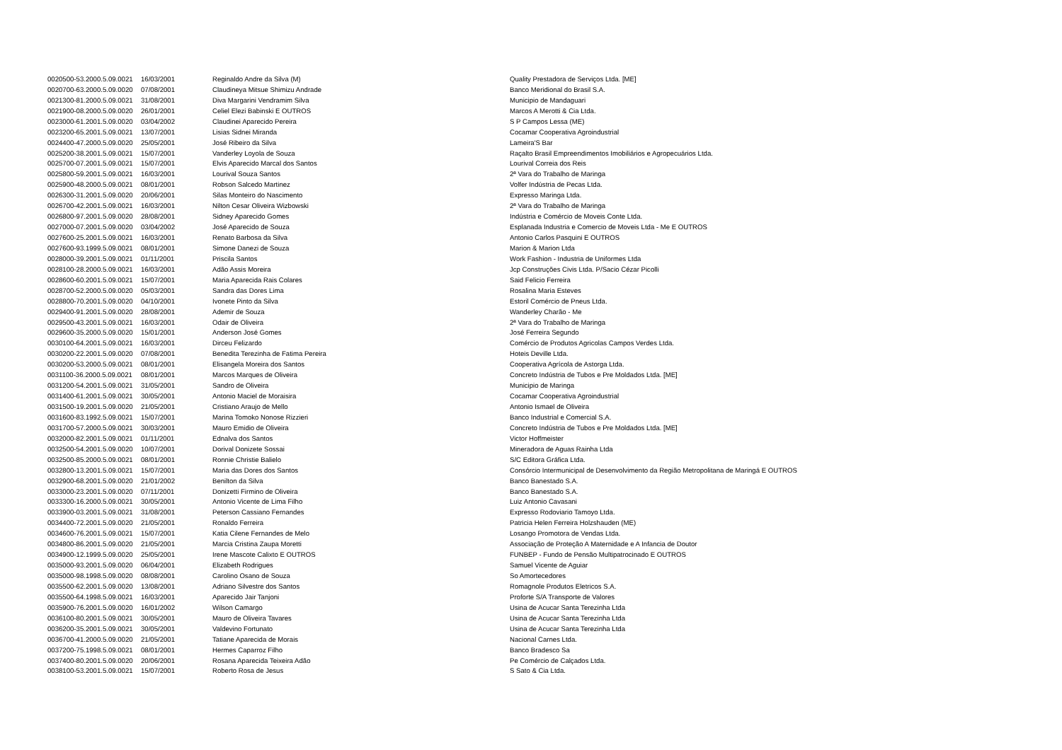| 0020500-53.2000.5.09.0021 | 16/03/2001 | Reginaldo Andre da Silva (M) | Quality Prestadora de Serviços Ltda. [ME] |
| 0020700-63.2000.5.09.0020 | 07/08/2001 | Claudineya Mitsue Shimizu Andrade | Banco Meridional do Brasil S.A. |
| 0021300-81.2000.5.09.0021 | 31/08/2001 | Diva Margarini Vendramim Silva | Municipio de Mandaguari |
| 0021900-08.2000.5.09.0020 | 26/01/2001 | Celiel Elezi Babinski E OUTROS | Marcos A Merotti & Cia Ltda. |
| 0023000-61.2001.5.09.0020 | 03/04/2002 | Claudinei Aparecido Pereira | S P Campos Lessa (ME) |
| 0023200-65.2001.5.09.0021 | 13/07/2001 | Lisias Sidnei Miranda | Cocamar Cooperativa Agroindustrial |
| 0024400-47.2000.5.09.0020 | 25/05/2001 | José Ribeiro da Silva | Lameira'S Bar |
| 0025200-38.2001.5.09.0021 | 15/07/2001 | Vanderley Loyola de Souza | Raçalto Brasil Empreendimentos Imobiliários e Agropecuários Ltda. |
| 0025700-07.2001.5.09.0021 | 15/07/2001 | Elvis Aparecido Marcal dos Santos | Lourival Correia dos Reis |
| 0025800-59.2001.5.09.0021 | 16/03/2001 | Lourival Souza Santos | 2ª Vara do Trabalho de Maringa |
| 0025900-48.2000.5.09.0021 | 08/01/2001 | Robson Salcedo Martinez | Volfer Indústria de Pecas Ltda. |
| 0026300-31.2001.5.09.0020 | 20/06/2001 | Silas Monteiro do Nascimento | Expresso Maringa Ltda. |
| 0026700-42.2001.5.09.0021 | 16/03/2001 | Nilton Cesar Oliveira Wizbowski | 2ª Vara do Trabalho de Maringa |
| 0026800-97.2001.5.09.0020 | 28/08/2001 | Sidney Aparecido Gomes | Indústria e Comércio de Moveis Conte Ltda. |
| 0027000-07.2001.5.09.0020 | 03/04/2002 | José Aparecido de Souza | Esplanada Industria e Comercio de Moveis Ltda - Me E OUTROS |
| 0027600-25.2001.5.09.0021 | 16/03/2001 | Renato Barbosa da Silva | Antonio Carlos Pasquini E OUTROS |
| 0027600-93.1999.5.09.0021 | 08/01/2001 | Simone Danezi de Souza | Marion & Marion Ltda |
| 0028000-39.2001.5.09.0021 | 01/11/2001 | Priscila Santos | Work Fashion - Industria de Uniformes Ltda |
| 0028100-28.2000.5.09.0021 | 16/03/2001 | Adão Assis Moreira | Jcp Construções Civis Ltda. P/Sacio Cézar Picolli |
| 0028600-60.2001.5.09.0021 | 15/07/2001 | Maria Aparecida Rais Colares | Said Felicio Ferreira |
| 0028700-52.2000.5.09.0020 | 05/03/2001 | Sandra das Dores Lima | Rosalina Maria Esteves |
| 0028800-70.2001.5.09.0020 | 04/10/2001 | Ivonete Pinto da Silva | Estoril Comércio de Pneus Ltda. |
| 0029400-91.2001.5.09.0020 | 28/08/2001 | Ademir de Souza | Wanderley Charão - Me |
| 0029500-43.2001.5.09.0021 | 16/03/2001 | Odair de Oliveira | 2ª Vara do Trabalho de Maringa |
| 0029600-35.2000.5.09.0020 | 15/01/2001 | Anderson José Gomes | José Ferreira Segundo |
| 0030100-64.2001.5.09.0021 | 16/03/2001 | Dirceu Felizardo | Comércio de Produtos Agricolas Campos Verdes Ltda. |
| 0030200-22.2001.5.09.0020 | 07/08/2001 | Benedita Terezinha de Fatima Pereira | Hoteis Deville Ltda. |
| 0030200-53.2000.5.09.0021 | 08/01/2001 | Elisangela Moreira dos Santos | Cooperativa Agrícola de Astorga Ltda. |
| 0031100-36.2000.5.09.0021 | 08/01/2001 | Marcos Marques de Oliveira | Concreto Indústria de Tubos e Pre Moldados Ltda. [ME] |
| 0031200-54.2001.5.09.0021 | 31/05/2001 | Sandro de Oliveira | Municipio de Maringa |
| 0031400-61.2001.5.09.0021 | 30/05/2001 | Antonio Maciel de Moraisira | Cocamar Cooperativa Agroindustrial |
| 0031500-19.2001.5.09.0020 | 21/05/2001 | Cristiano Araujo de Mello | Antonio Ismael de Oliveira |
| 0031600-83.1992.5.09.0021 | 15/07/2001 | Marina Tomoko Nonose Rizzieri | Banco Industrial e Comercial S.A. |
| 0031700-57.2000.5.09.0021 | 30/03/2001 | Mauro Emidio de Oliveira | Concreto Indústria de Tubos e Pre Moldados Ltda. [ME] |
| 0032000-82.2001.5.09.0021 | 01/11/2001 | Ednalva dos Santos | Victor Hoffmeister |
| 0032500-54.2001.5.09.0020 | 10/07/2001 | Dorival Donizete Sossai | Mineradora de Aguas Rainha Ltda |
| 0032500-85.2000.5.09.0021 | 08/01/2001 | Ronnie Christie Balielo | S/C Editora Gráfica Ltda. |
| 0032800-13.2001.5.09.0021 | 15/07/2001 | Maria das Dores dos Santos | Consórcio Intermunicipal de Desenvolvimento da Região Metropolitana de Maringá E OUTROS |
| 0032900-68.2001.5.09.0020 | 21/01/2002 | Benilton da Silva | Banco Banestado S.A. |
| 0033000-23.2001.5.09.0020 | 07/11/2001 | Donizetti Firmino de Oliveira | Banco Banestado S.A. |
| 0033300-16.2000.5.09.0021 | 30/05/2001 | Antonio Vicente de Lima Filho | Luiz Antonio Cavasani |
| 0033900-03.2001.5.09.0021 | 31/08/2001 | Peterson Cassiano Fernandes | Expresso Rodoviario Tamoyo Ltda. |
| 0034400-72.2001.5.09.0020 | 21/05/2001 | Ronaldo Ferreira | Patricia Helen Ferreira Holzshauden (ME) |
| 0034600-76.2001.5.09.0021 | 15/07/2001 | Katia Cilene Fernandes de Melo | Losango Promotora de Vendas Ltda. |
| 0034800-86.2001.5.09.0020 | 21/05/2001 | Marcia Cristina Zaupa Moretti | Associação de Proteção A Maternidade e A Infancia de Doutor |
| 0034900-12.1999.5.09.0020 | 25/05/2001 | Irene Mascote Calixto E OUTROS | FUNBEP - Fundo de Pensão Multipatrocinado E OUTROS |
| 0035000-93.2001.5.09.0020 | 06/04/2001 | Elizabeth Rodrigues | Samuel Vicente de Aguiar |
| 0035000-98.1998.5.09.0020 | 08/08/2001 | Carolino Osano de Souza | So Amortecedores |
| 0035500-62.2001.5.09.0020 | 13/08/2001 | Adriano Silvestre dos Santos | Romagnole Produtos Eletricos S.A. |
| 0035500-64.1998.5.09.0021 | 16/03/2001 | Aparecido Jair Tanjoni | Proforte S/A Transporte de Valores |
| 0035900-76.2001.5.09.0020 | 16/01/2002 | Wilson Camargo | Usina de Acucar Santa Terezinha Ltda |
| 0036100-80.2001.5.09.0021 | 30/05/2001 | Mauro de Oliveira Tavares | Usina de Acucar Santa Terezinha Ltda |
| 0036200-35.2001.5.09.0021 | 30/05/2001 | Valdevino Fortunato | Usina de Acucar Santa Terezinha Ltda |
| 0036700-41.2000.5.09.0020 | 21/05/2001 | Tatiane Aparecida de Morais | Nacional Carnes Ltda. |
| 0037200-75.1998.5.09.0021 | 08/01/2001 | Hermes Caparroz Filho | Banco Bradesco Sa |
| 0037400-80.2001.5.09.0020 | 20/06/2001 | Rosana Aparecida Teixeira Adão | Pe Comércio de Calçados Ltda. |
| 0038100-53.2001.5.09.0021 | 15/07/2001 | Roberto Rosa de Jesus | S Sato & Cia Ltda. |